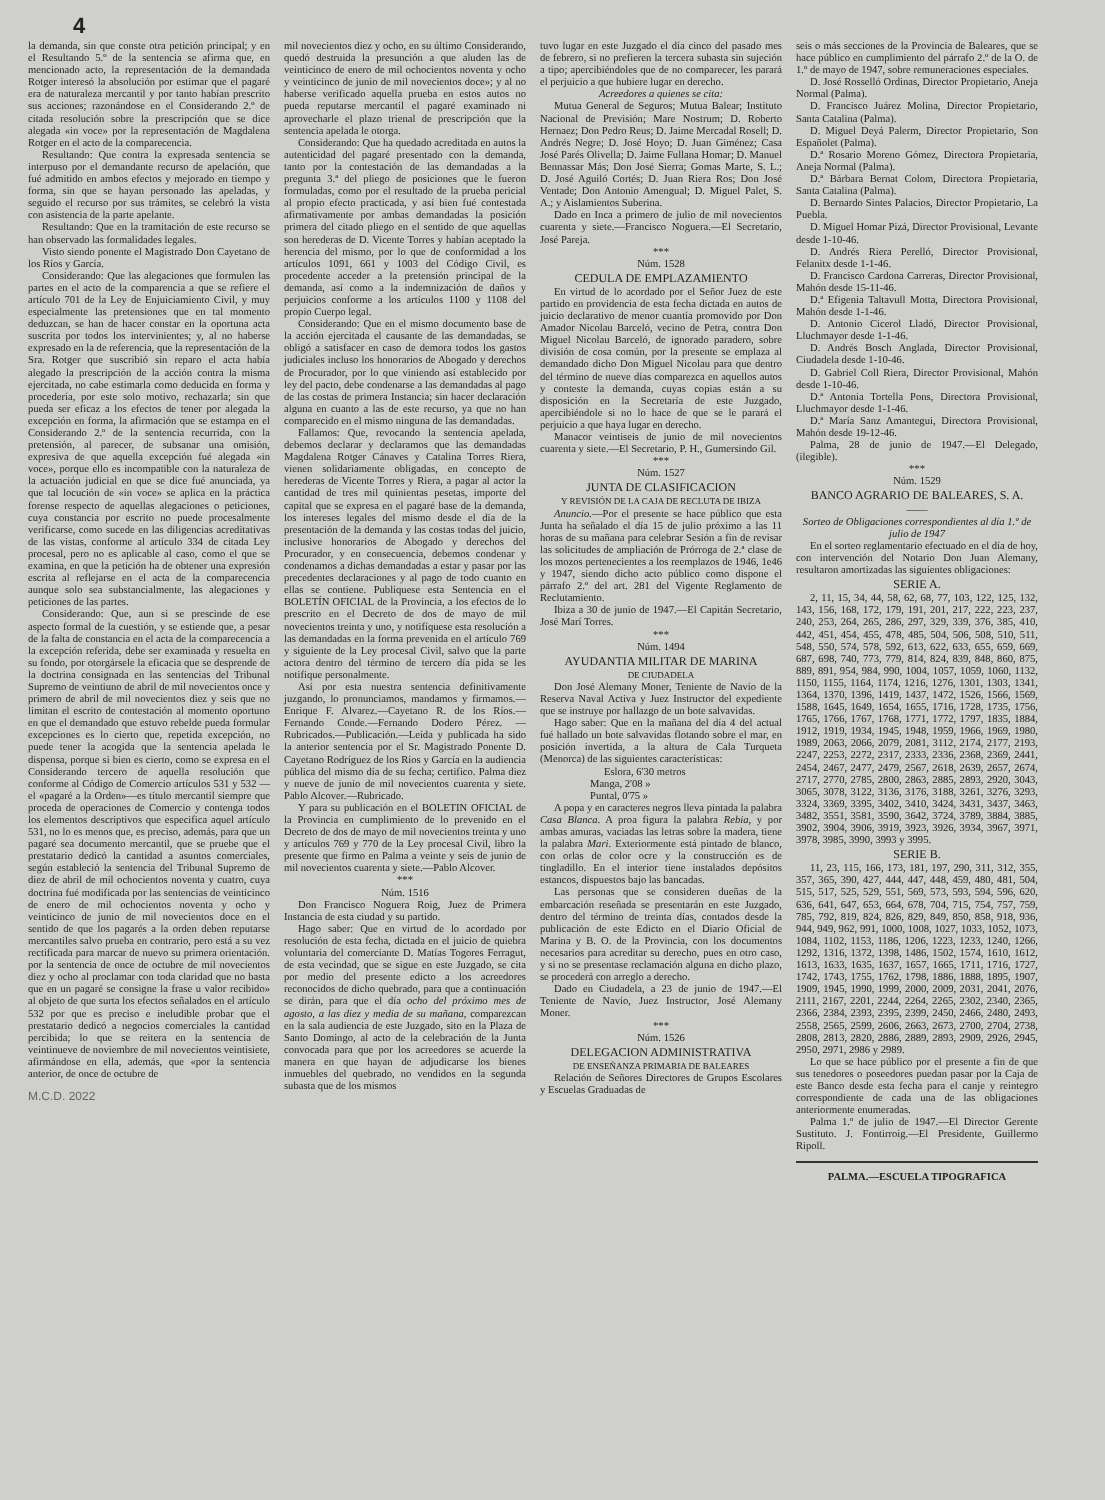4
la demanda, sin que conste otra petición principal; y en el Resultando 5.º de la sentencia se afirma que, en mencionado acto, la representación de la demandada Rotger interesó la absolución por estimar que el pagaré era de naturaleza mercantil y por tanto habían prescrito sus acciones; razonándose en el Considerando 2.º de citada resolución sobre la prescripción que se dice alegada «in voce» por la representación de Magdalena Rotger en el acto de la comparecencia.
Resultando: Que contra la expresada sentencia se interpuso por el demandante recurso de apelación, que fué admitido en ambos efectos y mejorado en tiempo y forma, sin que se hayan personado las apeladas, y seguido el recurso por sus trámites, se celebró la vista con asistencia de la parte apelante.
Resultando: Que en la tramitación de este recurso se han observado las formalidades legales.
Visto siendo ponente el Magistrado Don Cayetano de los Ríos y García.
Considerando: Que las alegaciones que formulen las partes en el acto de la comparencia a que se refiere el artículo 701 de la Ley de Enjuiciamiento Civil, y muy especialmente las pretensiones que en tal momento deduzcan, se han de hacer constar en la oportuna acta suscrita por todos los intervinientes; y, al no haberse expresado en la de referencia, que la representación de la Sra. Rotger que suscribió sin reparo el acta había alegado la prescripción de la acción contra la misma ejercitada, no cabe estimarla como deducida en forma y procedería, por este solo motivo, rechazarla; sin que pueda ser eficaz a los efectos de tener por alegada la excepción en forma, la afirmación que se estampa en el Considerando 2.º de la sentencia recurrida, con la pretensión, al parecer, de subsanar una omisión, expresiva de que aquella excepción fué alegada «in voce», porque ello es incompatible con la naturaleza de la actuación judicial en que se dice fué anunciada, ya que tal locución de «in voce» se aplica en la práctica forense respecto de aquellas alegaciones o peticiones, cuya constancia por escrito no puede procesalmente verificarse, como sucede en las diligencias acreditativas de las vistas, conforme al artículo 334 de citada Ley procesal, pero no es aplicable al caso, como el que se examina, en que la petición ha de obtener una expresión escrita al reflejarse en el acta de la comparecencia aunque solo sea substancialmente, las alegaciones y peticiones de las partes.
Considerando: Que, aun si se prescinde de ese aspecto formal de la cuestión, y se estiende que, a pesar de la falta de constancia en el acta de la comparecencia a la excepción referida, debe ser examinada y resuelta en su fondo, por otorgársele la eficacia que se desprende de la doctrina consignada en las sentencias del Tribunal Supremo de veintiuno de abril de mil novecientos once y primero de abril de mil novecientos diez y seis que no limitan el escrito de contestación al momento oportuno en que el demandado que estuvo rebelde pueda formular excepciones es lo cierto que, repetida excepción, no puede tener la acogida que la sentencia apelada le dispensa, porque si bien es cierto, como se expresa en el Considerando tercero de aquella resolución que conforme al Código de Comercio artículos 531 y 532 —el «pagaré a la Orden»—es título mercantil siempre que proceda de operaciones de Comercio y contenga todos los elementos descriptivos que especifica aquel artículo 531, no lo es menos que, es preciso, además, para que un pagaré sea documento mercantil, que se pruebe que el prestatario dedicó la cantidad a asuntos comerciales, según estableció la sentencia del Tribunal Supremo de diez de abril de mil ochocientos noventa y cuatro, cuya doctrina fué modificada por las sentencias de veinticinco de enero de mil ochocientos noventa y ocho y veinticinco de junio de mil novecientos doce en el sentido de que los pagarés a la orden deben reputarse mercantiles salvo prueba en contrario, pero está a su vez rectificada para marcar de nuevo su primera orientación. por la sentencia de once de octubre de mil novecientos diez y ocho al proclamar con toda claridad que no basta que en un pagaré se consigne la frase u valor recibido» al objeto de que surta los efectos señalados en el artículo 532 por que es preciso e ineludible probar que el prestatario dedicó a negocios comerciales la cantidad percibida; lo que se reitera en la sentencia de veintinueve de noviembre de mil novecientos veintisiete, afirmándose en ella, además, que «por la sentencia anterior, de once de octubre de
M.C.D. 2022
mil novecientos diez y ocho, en su último Considerando, quedó destruida la presunción a que aluden las de veinticinco de enero de mil ochocientos noventa y ocho y veinticinco de junio de mil novecientos doce»; y al no haberse verificado aquella prueba en estos autos no pueda reputarse mercantil el pagaré examinado ni aprovecharle el plazo trienal de prescripción que la sentencia apelada le otorga.
Considerando: Que ha quedado acreditada en autos la autenticidad del pagaré presentado con la demanda, tanto por la contestación de las demandadas a la pregunta 3.ª del pliego de posiciones que le fueron formuladas, como por el resultado de la prueba pericial al propio efecto practicada, y así bien fué contestada afirmativamente por ambas demandadas la posición primera del citado pliego en el sentido de que aquellas son herederas de D. Vicente Torres y habían aceptado la herencia del mismo, por lo que de conformidad a los artículos 1091, 661 y 1003 del Código Civil, es procedente acceder a la pretensión principal de la demanda, así como a la indemnización de daños y perjuicios conforme a los artículos 1100 y 1108 del propio Cuerpo legal.
Considerando: Que en el mismo documento base de la acción ejercitada el causante de las demandadas, se obligó a satisfacer en caso de demora todos los gastos judiciales incluso los honorarios de Abogado y derechos de Procurador, por lo que viniendo así establecido por ley del pacto, debe condenarse a las demandadas al pago de las costas de primera Instancia; sin hacer declaración alguna en cuanto a las de este recurso, ya que no han comparecido en el mismo ninguna de las demandadas.
Fallamos: Que, revocando la sentencia apelada, debemos declarar y declaramos que las demandadas Magdalena Rotger Cánaves y Catalina Torres Riera, vienen solidariamente obligadas, en concepto de herederas de Vicente Torres y Riera, a pagar al actor la cantidad de tres mil quinientas pesetas, importe del capital que se expresa en el pagaré base de la demanda, los intereses legales del mismo desde el día de la presentación de la demanda y las costas todas del juicio, inclusive honorarios de Abogado y derechos del Procurador, y en consecuencia, debemos condenar y condenamos a dichas demandadas a estar y pasar por las precedentes declaraciones y al pago de todo cuanto en ellas se contiene. Publíquese esta Sentencia en el BOLETÍN OFICIAL de la Provincia, a los efectos de lo prescrito en el Decreto de dos de mayo de mil novecientos treinta y uno, y notifíquese esta resolución a las demandadas en la forma prevenida en el artículo 769 y siguiente de la Ley procesal Civil, salvo que la parte actora dentro del término de tercero día pida se les notifique personalmente.
Así por esta nuestra sentencia definitivamente juzgando, lo pronunciamos, mandamos y firmamos.—Enrique F. Alvarez.—Cayetano R. de los Ríos.—Fernando Conde.—Fernando Dodero Pérez. —Rubricados.—Publicación.—Leída y publicada ha sido la anterior sentencia por el Sr. Magistrado Ponente D. Cayetano Rodríguez de los Ríos y García en la audiencia pública del mismo día de su fecha; certifico. Palma diez y nueve de junio de mil novecientos cuarenta y siete. Pablo Alcover.—Rubricado.
Y para su publicación en el BOLETIN OFICIAL de la Provincia en cumplimiento de lo prevenido en el Decreto de dos de mayo de mil novecientos treinta y uno y artículos 769 y 770 de la Ley procesal Civil, libro la presente que firmo en Palma a veinte y seis de junio de mil novecientos cuarenta y siete.—Pablo Alcover.
***
Núm. 1516
Don Francisco Noguera Roig, Juez de Primera Instancia de esta ciudad y su partido.
Hago saber: Que en virtud de lo acordado por resolución de esta fecha, dictada en el juicio de quiebra voluntaria del comerciante D. Matías Togores Ferragut, de esta vecindad, que se sigue en este Juzgado, se cita por medio del presente edicto a los acreedores reconocidos de dicho quebrado, para que a continuación se dirán, para que el día ocho del próximo mes de agosto, a las diez y media de su mañana, comparezcan en la sala audiencia de este Juzgado, sito en la Plaza de Santo Domingo, al acto de la celebración de la Junta convocada para que por los acreedores se acuerde la manera en que hayan de adjudicarse los bienes inmuebles del quebrado, no vendidos en la segunda subasta que de los mismos
tuvo lugar en este Juzgado el día cinco del pasado mes de febrero, si no prefieren la tercera subasta sin sujeción a tipo; apercibiéndoles que de no comparecer, les parará el perjuicio a que hubiere lugar en derecho.
Acreedores a quienes se cita:
Mutua General de Seguros; Mutua Balear; Instituto Nacional de Previsión; Mare Nostrum; D. Roberto Hernaez; Don Pedro Reus; D. Jaime Mercadal Rosell; D. Andrés Negre; D. José Hoyo; D. Juan Giménez; Casa José Parés Olivella; D. Jaime Fullana Homar; D. Manuel Bennassar Más; Don José Sierra; Gomas Marte, S. L.; D. José Aguiló Cortés; D. Juan Riera Ros; Don José Ventade; Don Antonio Amengual; D. Miguel Palet, S. A.; y Aislamientos Suberina.
Dado en Inca a primero de julio de mil novecientos cuarenta y siete.—Francisco Noguera.—El Secretario, José Pareja.
***
Núm. 1528
CEDULA DE EMPLAZAMIENTO
En virtud de lo acordado por el Señor Juez de este partido en providencia de esta fecha dictada en autos de juicio declarativo de menor cuantía promovido por Don Amador Nicolau Barceló, vecino de Petra, contra Don Miguel Nicolau Barceló, de ignorado paradero, sobre división de cosa común, por la presente se emplaza al demandado dicho Don Miguel Nicolau para que dentro del término de nueve días comparezca en aquellos autos y conteste la demanda, cuyas copias están a su disposición en la Secretaría de este Juzgado, apercibiéndole si no lo hace de que se le parará el perjuicio a que haya lugar en derecho.
Manacor veintiseis de junio de mil novecientos cuarenta y siete.—El Secretario, P. H., Gumersindo Gil.
***
Núm. 1527
JUNTA DE CLASIFICACION
Y REVISIÓN DE LA CAJA DE RECLUTA DE IBIZA
Anuncio.—Por el presente se hace público que esta Junta ha señalado el día 15 de julio próximo a las 11 horas de su mañana para celebrar Sesión a fin de revisar las solicitudes de ampliación de Prórroga de 2.ª clase de los mozos pertenecientes a los reemplazos de 1946, 1e46 y 1947, siendo dicho acto público como dispone el párrafo 2.º del art. 281 del Vigente Reglamento de Reclutamiento.
Ibiza a 30 de junio de 1947.—El Capitán Secretario, José Marí Torres.
***
Núm. 1494
AYUDANTIA MILITAR DE MARINA
DE CIUDADELA
Don José Alemany Moner, Teniente de Navío de la Reserva Naval Activa y Juez Instructor del expediente que se instruye por hallazgo de un bote salvavidas.
Hago saber: Que en la mañana del día 4 del actual fué hallado un bote salvavidas flotando sobre el mar, en posición invertida, a la altura de Cala Turqueta (Menorca) de las siguientes características:
Eslora, 6'30 metros
Manga, 2'08 »
Puntal, 0'75 »
A popa y en caracteres negros lleva pintada la palabra Casa Blanca. A proa figura la palabra Rebia, y por ambas amuras, vaciadas las letras sobre la madera, tiene la palabra Mari. Exteriormente está pintado de blanco, con orlas de color ocre y la construcción es de tingladillo. En el interior tiene instalados depósitos estancos, dispuestos bajo las bancadas.
Las personas que se consideren dueñas de la embarcación reseñada se presentarán en este Juzgado, dentro del término de treinta días, contados desde la publicación de este Edicto en el Diario Oficial de Marina y B. O. de la Provincia, con los documentos necesarios para acreditar su derecho, pues en otro caso, y si no se presentase reclamación alguna en dicho plazo, se procederá con arreglo a derecho.
Dado en Ciudadela, a 23 de junio de 1947.—El Teniente de Navío, Juez Instructor, José Alemany Moner.
***
Núm. 1526
DELEGACION ADMINISTRATIVA
DE ENSEÑANZA PRIMARIA DE BALEARES
Relación de Señores Directores de Grupos Escolares y Escuelas Graduadas de
seis o más secciones de la Provincia de Baleares, que se hace público en cumplimiento del párrafo 2.º de la O. de 1.º de mayo de 1947, sobre remuneraciones especiales.
D. José Rosselló Ordinas, Director Propietario, Aneja Normal (Palma).
D. Francisco Juárez Molina, Director Propietario, Santa Catalina (Palma).
D. Miguel Deyá Palerm, Director Propietario, Son Españolet (Palma).
D.ª Rosario Moreno Gómez, Directora Propietaria, Aneja Normal (Palma).
D.ª Bárbara Bernat Colom, Directora Propietaria, Santa Catalina (Palma).
D. Bernardo Sintes Palacios, Director Propietario, La Puebla.
D. Miguel Homar Pizá, Director Provisional, Levante desde 1-10-46.
D. Andrés Riera Perelló, Director Provisional, Felanitx desde 1-1-46.
D. Francisco Cardona Carreras, Director Provisional, Mahón desde 15-11-46.
D.ª Efigenia Taltavull Motta, Directora Provisional, Mahón desde 1-1-46.
D. Antonio Cicerol Lladó, Director Provisional, Lluchmayor desde 1-1-46.
D. Andrés Bosch Anglada, Director Provisional, Ciudadela desde 1-10-46.
D. Gabriel Coll Riera, Director Provisional, Mahón desde 1-10-46.
D.ª Antonia Tortella Pons, Directora Provisional, Lluchmayor desde 1-1-46.
D.ª María Sanz Amantegui, Directora Provisional, Mahón desde 19-12-46.
Palma, 28 de junio de 1947.—El Delegado, (ilegible).
***
Núm. 1529
BANCO AGRARIO DE BALEARES, S. A.
——
Sorteo de Obligaciones correspondientes al día 1.º de julio de 1947
En el sorteo reglamentario efectuado en el día de hoy, con intervención del Notario Don Juan Alemany, resultaron amortizadas las siguientes obligaciones:
SERIE A.
2, 11, 15, 34, 44, 58, 62, 68, 77, 103, 122, 125, 132, 143, 156, 168, 172, 179, 191, 201, 217, 222, 223, 237, 240, 253, 264, 265, 286, 297, 329, 339, 376, 385, 410, 442, 451, 454, 455, 478, 485, 504, 506, 508, 510, 511, 548, 550, 574, 578, 592, 613, 622, 633, 655, 659, 669, 687, 698, 740, 773, 779, 814, 824, 839, 848, 860, 875, 889, 891, 954, 984, 990, 1004, 1057, 1059, 1060, 1132, 1150, 1155, 1164, 1174, 1216, 1276, 1301, 1303, 1341, 1364, 1370, 1396, 1419, 1437, 1472, 1526, 1566, 1569, 1588, 1645, 1649, 1654, 1655, 1716, 1728, 1735, 1756, 1765, 1766, 1767, 1768, 1771, 1772, 1797, 1835, 1884, 1912, 1919, 1934, 1945, 1948, 1959, 1966, 1969, 1980, 1989, 2063, 2066, 2079, 2081, 3112, 2174, 2177, 2193, 2247, 2253, 2272, 2317, 2333, 2336, 2368, 2369, 2441, 2454, 2467, 2477, 2479, 2567, 2618, 2639, 2657, 2674, 2717, 2770, 2785, 2800, 2863, 2885, 2893, 2920, 3043, 3065, 3078, 3122, 3136, 3176, 3188, 3261, 3276, 3293, 3324, 3369, 3395, 3402, 3410, 3424, 3431, 3437, 3463, 3482, 3551, 3581, 3590, 3642, 3724, 3789, 3884, 3885, 3902, 3904, 3906, 3919, 3923, 3926, 3934, 3967, 3971, 3978, 3985, 3990, 3993 y 3995.
SERIE B.
11, 23, 115, 166, 173, 181, 197, 290, 311, 312, 355, 357, 365, 390, 427, 444, 447, 448, 459, 480, 481, 504, 515, 517, 525, 529, 551, 569, 573, 593, 594, 596, 620, 636, 641, 647, 653, 664, 678, 704, 715, 754, 757, 759, 785, 792, 819, 824, 826, 829, 849, 850, 858, 918, 936, 944, 949, 962, 991, 1000, 1008, 1027, 1033, 1052, 1073, 1084, 1102, 1153, 1186, 1206, 1223, 1233, 1240, 1266, 1292, 1316, 1372, 1398, 1486, 1502, 1574, 1610, 1612, 1613, 1633, 1635, 1637, 1657, 1665, 1711, 1716, 1727, 1742, 1743, 1755, 1762, 1798, 1886, 1888, 1895, 1907, 1909, 1945, 1990, 1999, 2000, 2009, 2031, 2041, 2076, 2111, 2167, 2201, 2244, 2264, 2265, 2302, 2340, 2365, 2366, 2384, 2393, 2395, 2399, 2450, 2466, 2480, 2493, 2558, 2565, 2599, 2606, 2663, 2673, 2700, 2704, 2738, 2808, 2813, 2820, 2886, 2889, 2893, 2909, 2926, 2945, 2950, 2971, 2986 y 2989.
Lo que se hace público por el presente a fin de que sus tenedores o poseedores puedan pasar por la Caja de este Banco desde esta fecha para el canje y reintegro correspondiente de cada una de las obligaciones anteriormente enumeradas.
Palma 1.º de julio de 1947.—El Director Gerente Sustituto. J. Fontirroig.—El Presidente, Guillermo Ripoll.
PALMA.—ESCUELA TIPOGRAFICA